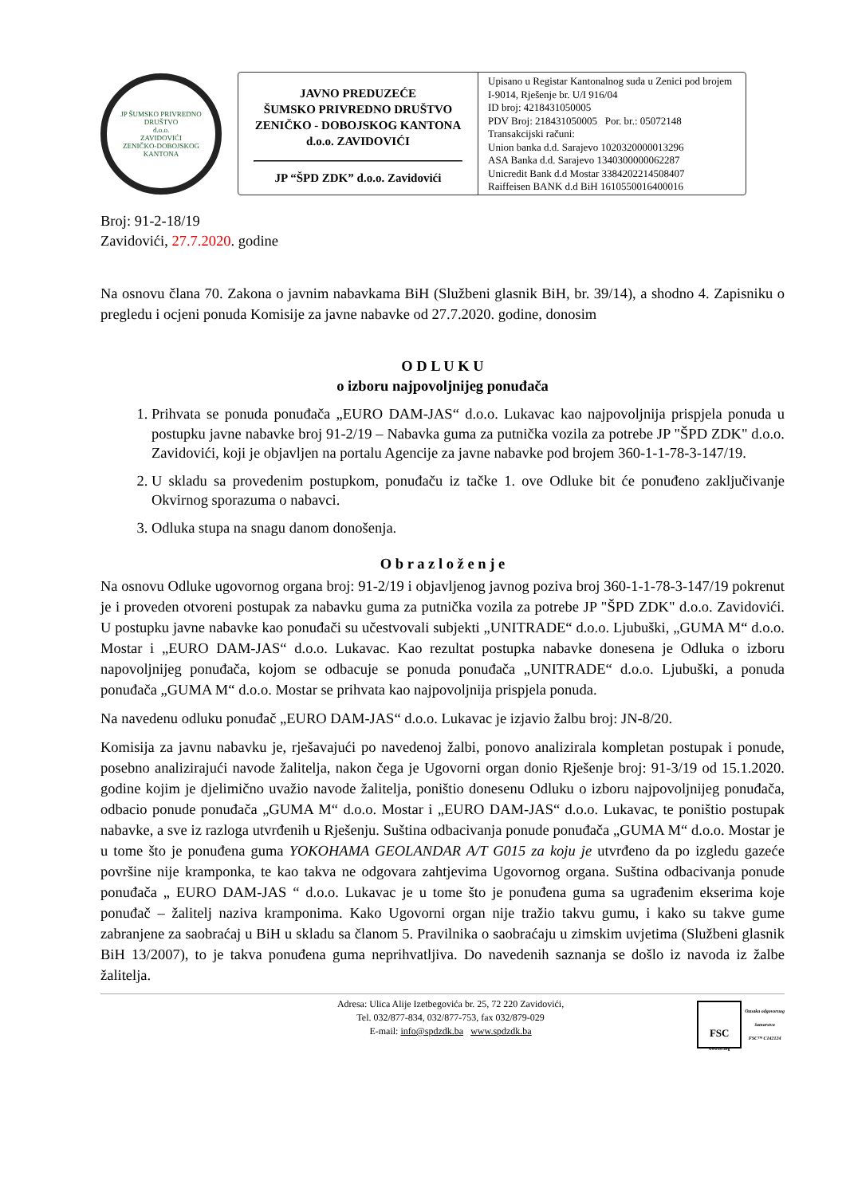JP ŠUMSKO PRIVREDNO DRUŠTVO
d.o.o.
ZAVIDOVIĆI
ZENIČKO-DOBOJSKOG KANTONA
JAVNO PREDUZEĆE
ŠUMSKO PRIVREDNO DRUŠTVO
ZENIČKO - DOBOJSKOG KANTONA
d.o.o. ZAVIDOVIĆI
JP “ŠPD ZDK” d.o.o. Zavidovići
Upisano u Registar Kantonalnog suda u Zenici pod brojem I-9014, Rješenje br. U/I 916/04
ID broj: 4218431050005
PDV Broj: 218431050005 Por. br.: 05072148
Transakcijski računi:
Union banka d.d. Sarajevo 1020320000013296
ASA Banka d.d. Sarajevo 1340300000062287
Unicredit Bank d.d Mostar 3384202214508407
Raiffeisen BANK d.d BiH 1610550016400016
Broj: 91-2-18/19
Zavidovići, 27.7.2020. godine
Na osnovu člana 70. Zakona o javnim nabavkama BiH (Službeni glasnik BiH, br. 39/14), a shodno 4. Zapisniku o pregledu i ocjeni ponuda Komisije za javne nabavke od 27.7.2020. godine, donosim
O D L U K U
o izboru najpovoljnijeg ponuđača
1. Prihvata se ponuda ponuđača „EURO DAM-JAS“ d.o.o. Lukavac kao najpovoljnija prispjela ponuda u postupku javne nabavke broj 91-2/19 – Nabavka guma za putnička vozila za potrebe JP "ŠPD ZDK" d.o.o. Zavidovići, koji je objavljen na portalu Agencije za javne nabavke pod brojem 360-1-1-78-3-147/19.
2. U skladu sa provedenim postupkom, ponuđaču iz tačke 1. ove Odluke bit će ponuđeno zaključivanje Okvirnog sporazuma o nabavci.
3. Odluka stupa na snagu danom donošenja.
O b r a z l o ž e n j e
Na osnovu Odluke ugovornog organa broj: 91-2/19 i objavljenog javnog poziva broj 360-1-1-78-3-147/19 pokrenut je i proveden otvoreni postupak za nabavku guma za putnička vozila za potrebe JP "ŠPD ZDK" d.o.o. Zavidovići. U postupku javne nabavke kao ponuđači su učestvovali subjekti „UNITRADE“ d.o.o. Ljubuški, „GUMA M“ d.o.o. Mostar i „EURO DAM-JAS“ d.o.o. Lukavac. Kao rezultat postupka nabavke donesena je Odluka o izboru napovoljnijeg ponuđača, kojom se odbacuje se ponuda ponuđača „UNITRADE“ d.o.o. Ljubuški, a ponuda ponuđača „GUMA M“ d.o.o. Mostar se prihvata kao najpovoljnija prispjela ponuda.
Na navedenu odluku ponuđač „EURO DAM-JAS“ d.o.o. Lukavac je izjavio žalbu broj: JN-8/20.
Komisija za javnu nabavku je, rješavajući po navedenoj žalbi, ponovo analizirala kompletan postupak i ponude, posebno analizirajući navode žalitelja, nakon čega je Ugovorni organ donio Rješenje broj: 91-3/19 od 15.1.2020. godine kojim je djelimično uvažio navode žalitelja, poništio donesenu Odluku o izboru najpovoljnijeg ponuđača, odbacio ponude ponuđača „GUMA M“ d.o.o. Mostar i „EURO DAM-JAS“ d.o.o. Lukavac, te poništio postupak nabavke, a sve iz razloga utvrđenih u Rješenju. Suština odbacivanja ponude ponuđača „GUMA M“ d.o.o. Mostar je u tome što je ponuđena guma YOKOHAMA GEOLANDAR A/T G015 za koju je utvrđeno da po izgledu gazeće površine nije kramponka, te kao takva ne odgovara zahtjevima Ugovornog organa. Suština odbacivanja ponude ponuđača „ EURO DAM-JAS “ d.o.o. Lukavac je u tome što je ponuđena guma sa ugrađenim ekserima koje ponuđač – žalitelj naziva kramponima. Kako Ugovorni organ nije tražio takvu gumu, i kako su takve gume zabranjene za saobraćaj u BiH u skladu sa članom 5. Pravilnika o saobraćaju u zimskim uvjetima (Službeni glasnik BiH 13/2007), to je takva ponuđena guma neprihvatljiva. Do navedenih saznanja se došlo iz navoda iz žalbe žalitelja.
Adresa: Ulica Alije Izetbegovića br. 25, 72 220 Zavidovići,
Tel. 032/877-834, 032/877-753, fax 032/879-029
E-mail: info@spdzdk.ba www.spdzdk.ba
FSC
www.fsc.org
Oznaka odgovornog
šumarstva
FSC™ C142124